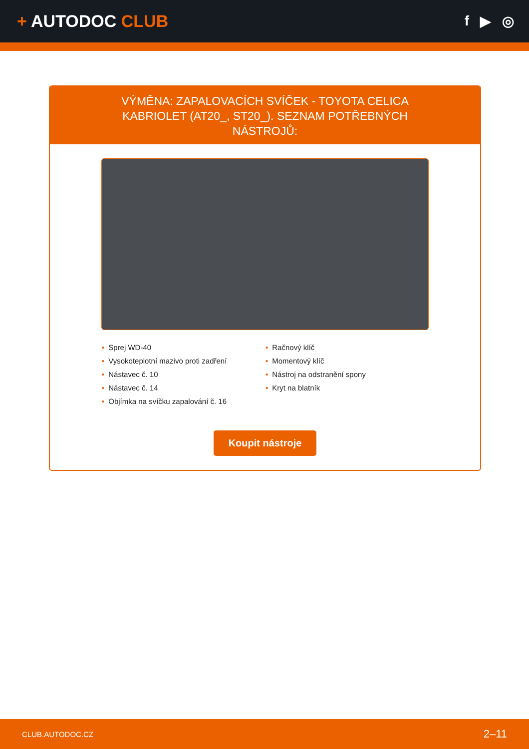+ AUTODOC CLUB
f ▶ ◎
VÝMĚNA: ZAPALOVACÍCH SVÍČEK - TOYOTA CELICA KABRIOLET (AT20_, ST20_). SEZNAM POTŘEBNÝCH NÁSTROJŮ:
• Sprej WD-40
• Vysokoteplotní mazivo proti zadření
• Nástavec č. 10
• Nástavec č. 14
• Objímka na svíčku zapalování č. 16
• Račnový klíč
• Momentový klíč
• Nástroj na odstranění spony
• Kryt na blatník
Koupit nástroje
CLUB.AUTODOC.CZ 2–11